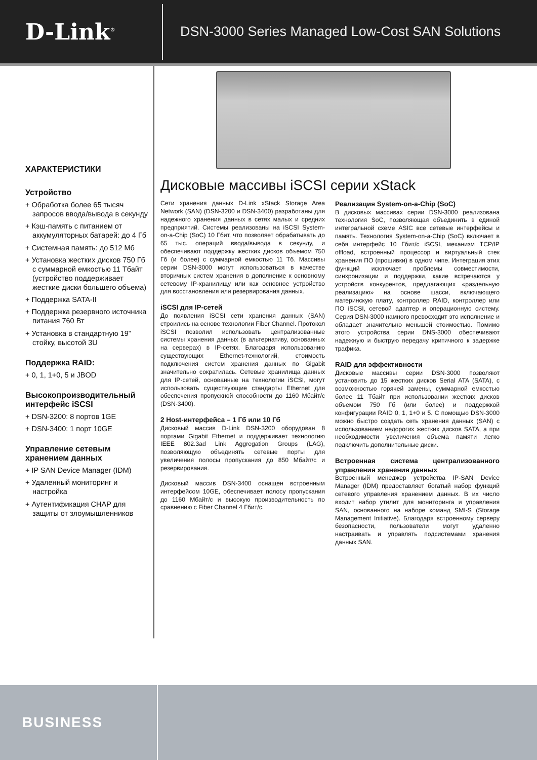D-Link<sup>®</sup>
DSN-3000 Series Managed Low-Cost SAN Solutions
ХАРАКТЕРИСТИКИ
Устройство
+ Обработка более 65 тысяч запросов ввода/вывода в секунду
+ Кэш-память с питанием от аккумуляторных батарей: до 4 Гб
+ Системная память: до 512 Мб
+ Установка жестких дисков 750 Гб с суммарной емкостью 11 Тбайт (устройство поддерживает жесткие диски большего объема)
+ Поддержка SATA-II
+ Поддержка резервного источника питания 760 Вт
+ Установка в стандартную 19” стойку, высотой 3U
Поддержка RAID:
+ 0, 1, 1+0, 5 и JBOD
Высокопроизводительный интерфейс iSCSI
+ DSN-3200: 8 портов 1GE
+ DSN-3400: 1 порт 10GE
Управление сетевым хранением данных
+ IP SAN Device Manager (IDM)
+ Удаленный мониторинг и настройка
+ Аутентификация CHAP для защиты от злоумышленников
Дисковые массивы iSCSI серии xStack
Сети хранения данных D-Link xStack Storage Area Network (SAN) (DSN-3200 и DSN-3400) разработаны для надежного хранения данных в сетях малых и средних предприятий. Системы реализованы на iSCSI System-on-a-Chip (SoC) 10 Гбит, что позволяет обрабатывать до 65 тыс. операций ввода/вывода в секунду, и обеспечивают поддержку жестких дисков объемом 750 Гб (и более) с суммарной емкостью 11 Тб. Массивы серии DSN-3000 могут использоваться в качестве вторичных систем хранения в дополнение к основному сетевому IP-хранилищу или как основное устройство для восстановления или резервирования данных.
iSCSI для IP-сетей
До появления iSCSI сети хранения данных (SAN) строились на основе технологии Fiber Channel. Протокол iSCSI позволил использовать централизованные системы хранения данных (в альтернативу, основанных на серверах) в IP-сетях. Благодаря использованию существующих Ethernet-технологий, стоимость подключения систем хранения данных по Gigabit значительно сократилась. Сетевые хранилища данных для IP-сетей, основанные на технологии iSCSI, могут использовать существующие стандарты Ethernet для обеспечения пропускной способности до 1160 Мбайт/с (DSN-3400).
2 Host-интерфейса – 1 Гб или 10 Гб
Дисковый массив D-Link DSN-3200 оборудован 8 портами Gigabit Ethernet и поддерживает технологию IEEE 802.3ad Link Aggregation Groups (LAG), позволяющую объединять сетевые порты для увеличения полосы пропускания до 850 Мбайт/с и резервирования.
Дисковый массив DSN-3400 оснащен встроенным интерфейсом 10GE, обеспечивает полосу пропускания до 1160 Мбайт/с и высокую производительность по сравнению с Fiber Channel 4 Гбит/с.
Реализация System-on-a-Chip (SoC)
В дисковых массивах серии DSN-3000 реализована технология SoC, позволяющая объединить в единой интегральной схеме ASIC все сетевые интерфейсы и память. Технология System-on-a-Chip (SoC) включает в себя интерфейс 10 Гбит/с iSCSI, механизм TCP/IP offload, встроенный процессор и виртуальный стек хранения ПО (прошивки) в одном чипе. Интеграция этих функций исключает проблемы совместимости, синхронизации и поддержки, какие встречаются у устройств конкурентов, предлагающих «раздельную реализацию» на основе шасси, включающего материнскую плату, контроллер RAID, контроллер или ПО iSCSI, сетевой адаптер и операционную систему. Серия DSN-3000 намного превосходит это исполнение и обладает значительно меньшей стоимостью. Помимо этого устройства серии DNS-3000 обеспечивают надежную и быструю передачу критичного к задержке трафика.
RAID для эффективности
Дисковые массивы серии DSN-3000 позволяют установить до 15 жестких дисков Serial ATA (SATA), с возможностью горячей замены, суммарной емкостью более 11 Тбайт при использовании жестких дисков объемом 750 Гб (или более) и поддержкой конфигурации RAID 0, 1, 1+0 и 5. С помощью DSN-3000 можно быстро создать сеть хранения данных (SAN) с использованием недорогих жестких дисков SATA, а при необходимости увеличения объема памяти легко подключить дополнительные диски.
Встроенная система централизованного управления хранения данных
Встроенный менеджер устройства IP-SAN Device Manager (IDM) предоставляет богатый набор функций сетевого управления хранением данных. В их число входит набор утилит для мониторинга и управления SAN, основанного на наборе команд SMI-S (Storage Management Initiative). Благодаря встроенному серверу безопасности, пользователи могут удаленно настраивать и управлять подсистемами хранения данных SAN.
BUSINESS